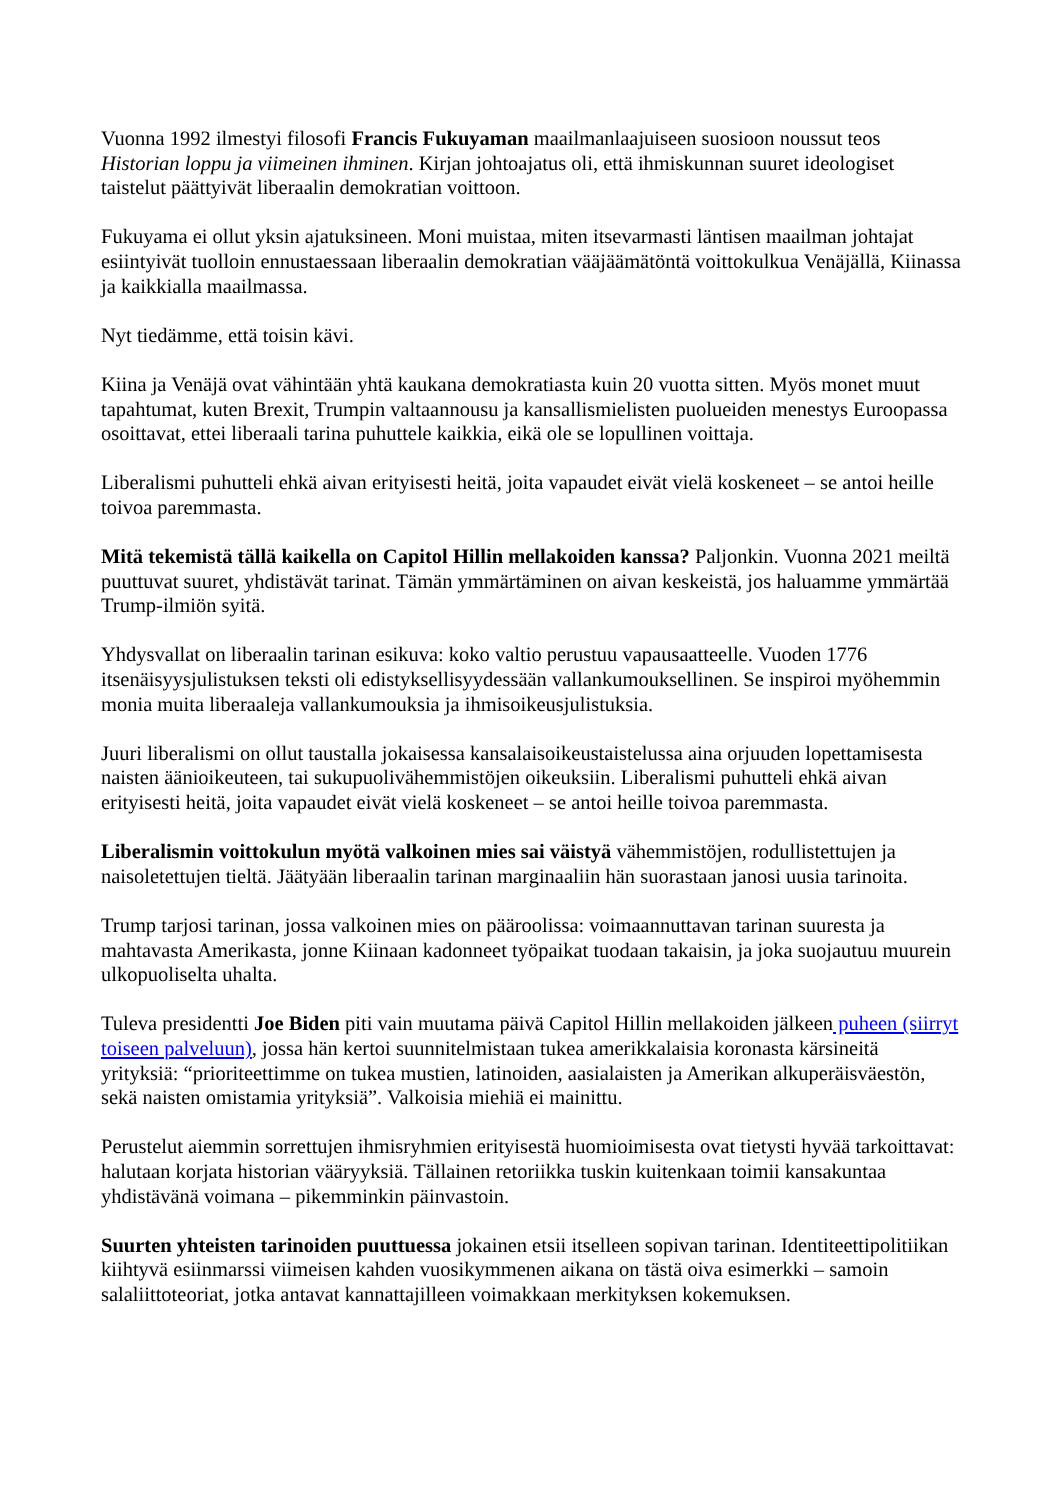Vuonna 1992 ilmestyi filosofi Francis Fukuyaman maailmanlaajuiseen suosioon noussut teos Historian loppu ja viimeinen ihminen. Kirjan johtoajatus oli, että ihmiskunnan suuret ideologiset taistelut päättyivät liberaalin demokratian voittoon.
Fukuyama ei ollut yksin ajatuksineen. Moni muistaa, miten itsevarmasti läntisen maailman johtajat esiintyivät tuolloin ennustaessaan liberaalin demokratian vääjäämätöntä voittokulkua Venäjällä, Kiinassa ja kaikkialla maailmassa.
Nyt tiedämme, että toisin kävi.
Kiina ja Venäjä ovat vähintään yhtä kaukana demokratiasta kuin 20 vuotta sitten. Myös monet muut tapahtumat, kuten Brexit, Trumpin valtaannousu ja kansallismielisten puolueiden menestys Euroopassa osoittavat, ettei liberaali tarina puhuttele kaikkia, eikä ole se lopullinen voittaja.
Liberalismi puhutteli ehkä aivan erityisesti heitä, joita vapaudet eivät vielä koskeneet – se antoi heille toivoa paremmasta.
Mitä tekemistä tällä kaikella on Capitol Hillin mellakoiden kanssa? Paljonkin. Vuonna 2021 meiltä puuttuvat suuret, yhdistävät tarinat. Tämän ymmärtäminen on aivan keskeistä, jos haluamme ymmärtää Trump-ilmiön syitä.
Yhdysvallat on liberaalin tarinan esikuva: koko valtio perustuu vapausaatteelle. Vuoden 1776 itsenäisyysjulistuksen teksti oli edistyksellisyydessään vallankumouksellinen. Se inspiroi myöhemmin monia muita liberaaleja vallankumouksia ja ihmisoikeusjulistuksia.
Juuri liberalismi on ollut taustalla jokaisessa kansalaisoikeustaistelussa aina orjuuden lopettamisesta naisten äänioikeuteen, tai sukupuolivähemmistöjen oikeuksiin. Liberalismi puhutteli ehkä aivan erityisesti heitä, joita vapaudet eivät vielä koskeneet – se antoi heille toivoa paremmasta.
Liberalismin voittokulun myötä valkoinen mies sai väistyä vähemmistöjen, rodullistettujen ja naisoletettujen tieltä. Jäätyään liberaalin tarinan marginaaliin hän suorastaan janosi uusia tarinoita.
Trump tarjosi tarinan, jossa valkoinen mies on pääroolissa: voimaannuttavan tarinan suuresta ja mahtavasta Amerikasta, jonne Kiinaan kadonneet työpaikat tuodaan takaisin, ja joka suojautuu muurein ulkopuoliselta uhalta.
Tuleva presidentti Joe Biden piti vain muutama päivä Capitol Hillin mellakoiden jälkeen puheen (siirryt toiseen palveluun), jossa hän kertoi suunnitelmistaan tukea amerikkalaisia koronasta kärsineitä yrityksiä: “prioriteettimme on tukea mustien, latinoiden, aasialaisten ja Amerikan alkuperäisväestön, sekä naisten omistamia yrityksiä”. Valkoisia miehiä ei mainittu.
Perustelut aiemmin sorrettujen ihmisryhmien erityisestä huomioimisesta ovat tietysti hyvää tarkoittavat: halutaan korjata historian vääryyksiä. Tällainen retoriikka tuskin kuitenkaan toimii kansakuntaa yhdistävänä voimana – pikemminkin päinvastoin.
Suurten yhteisten tarinoiden puuttuessa jokainen etsii itselleen sopivan tarinan. Identiteettipolitiikan kiihtyvä esiinmarssi viimeisen kahden vuosikymmenen aikana on tästä oiva esimerkki – samoin salaliittoteoriat, jotka antavat kannattajilleen voimakkaan merkityksen kokemuksen.